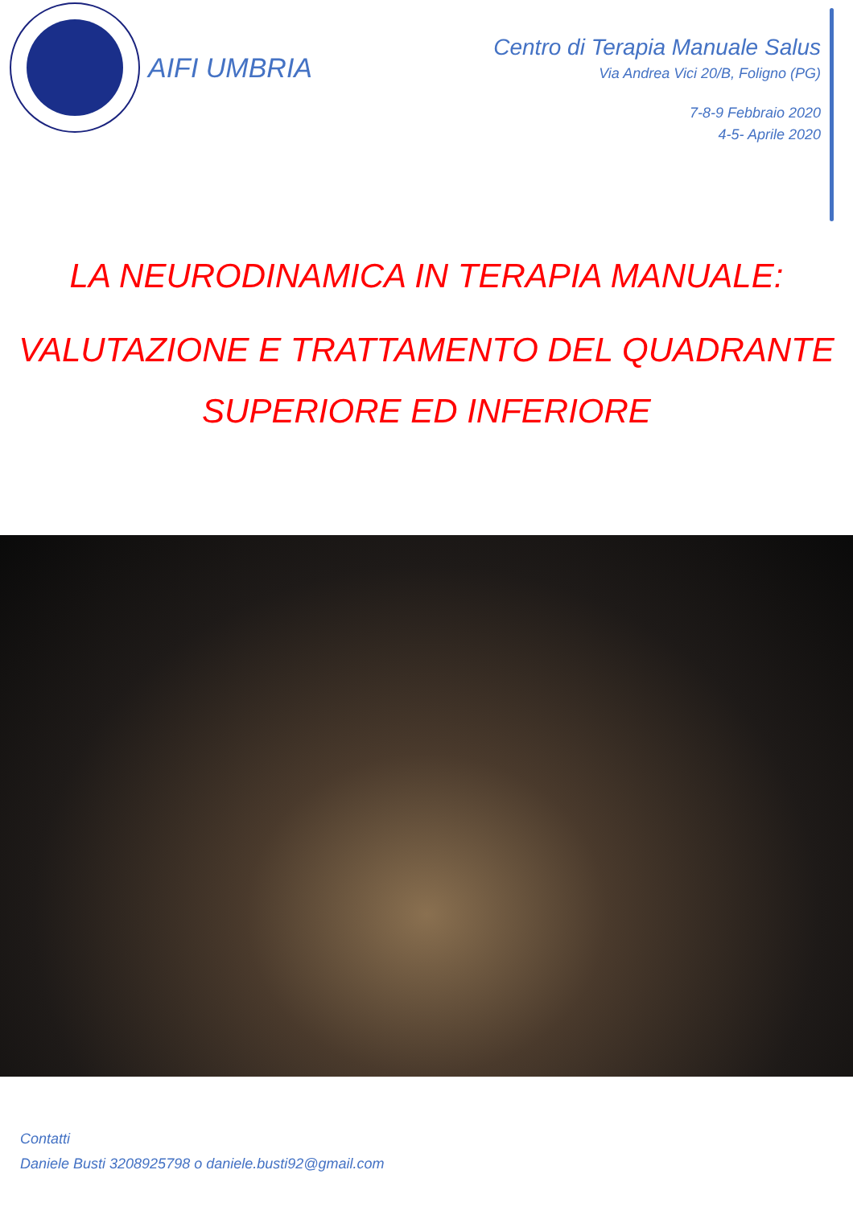AIFI UMBRIA
Centro di Terapia Manuale Salus
Via Andrea Vici 20/B, Foligno (PG)
7-8-9 Febbraio 2020
4-5- Aprile 2020
LA NEURODINAMICA IN TERAPIA MANUALE:
VALUTAZIONE E TRATTAMENTO DEL QUADRANTE
SUPERIORE ED INFERIORE
Contatti
Daniele Busti 3208925798 o daniele.busti92@gmail.com